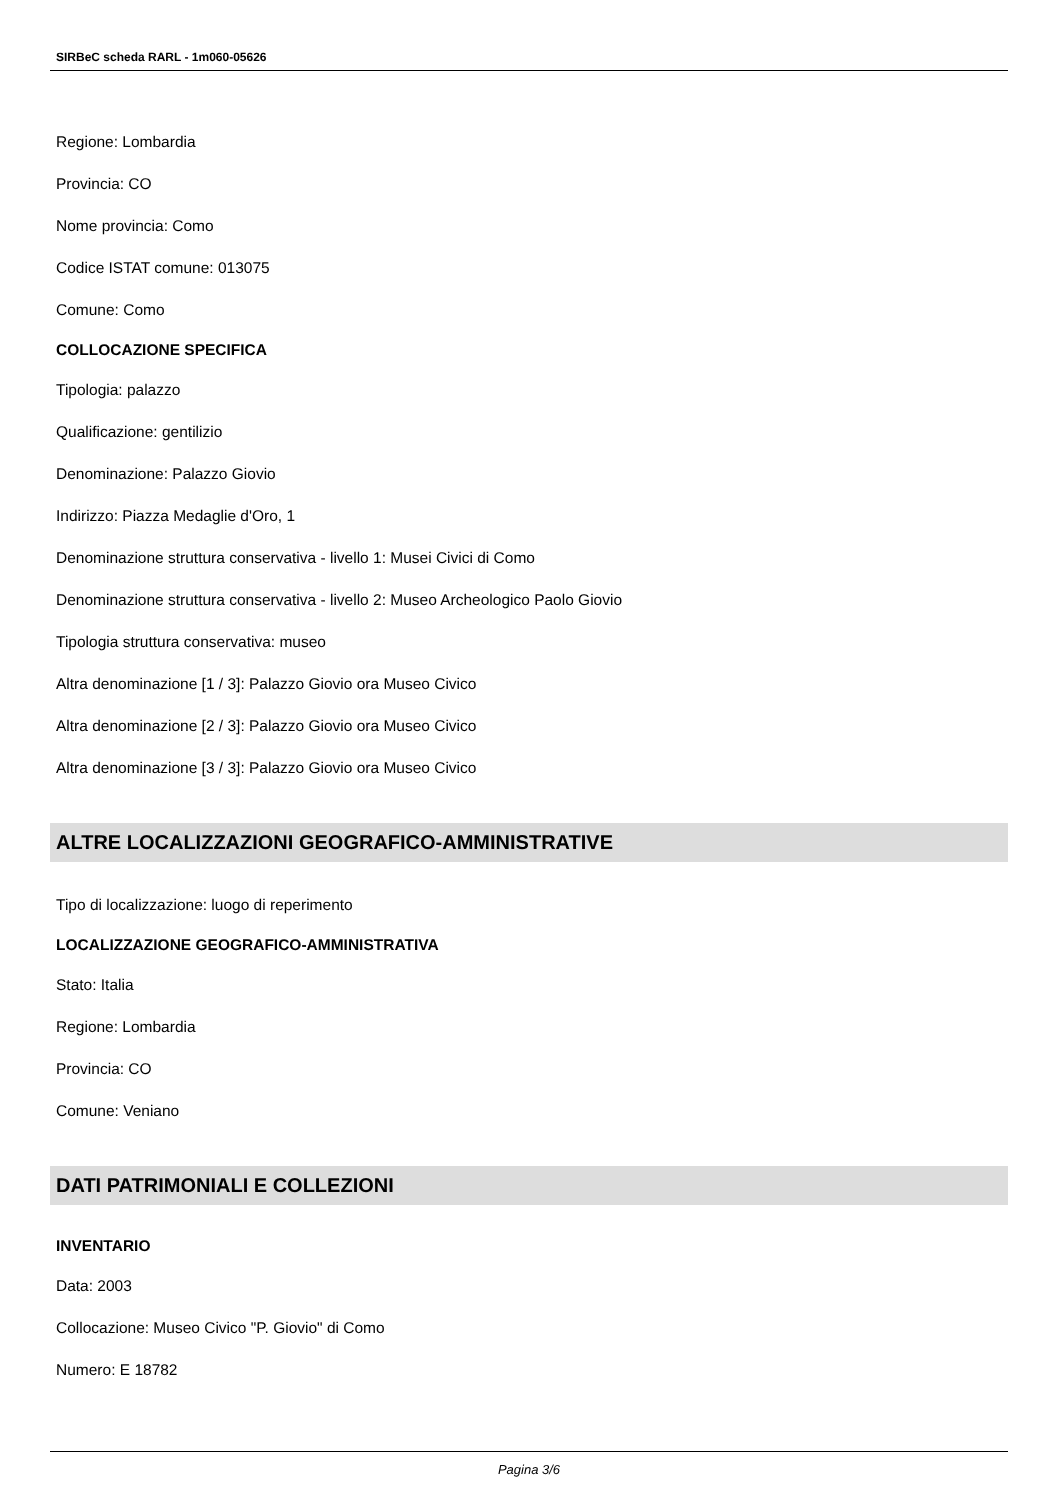SIRBeC scheda RARL - 1m060-05626
Regione: Lombardia
Provincia: CO
Nome provincia: Como
Codice ISTAT comune: 013075
Comune: Como
COLLOCAZIONE SPECIFICA
Tipologia: palazzo
Qualificazione: gentilizio
Denominazione: Palazzo Giovio
Indirizzo: Piazza Medaglie d'Oro, 1
Denominazione struttura conservativa - livello 1: Musei Civici di Como
Denominazione struttura conservativa - livello 2: Museo Archeologico Paolo Giovio
Tipologia struttura conservativa: museo
Altra denominazione [1 / 3]: Palazzo Giovio ora Museo Civico
Altra denominazione [2 / 3]: Palazzo Giovio ora Museo Civico
Altra denominazione [3 / 3]: Palazzo Giovio ora Museo Civico
ALTRE LOCALIZZAZIONI GEOGRAFICO-AMMINISTRATIVE
Tipo di localizzazione: luogo di reperimento
LOCALIZZAZIONE GEOGRAFICO-AMMINISTRATIVA
Stato: Italia
Regione: Lombardia
Provincia: CO
Comune: Veniano
DATI PATRIMONIALI E COLLEZIONI
INVENTARIO
Data: 2003
Collocazione: Museo Civico "P. Giovio" di Como
Numero: E 18782
Pagina 3/6